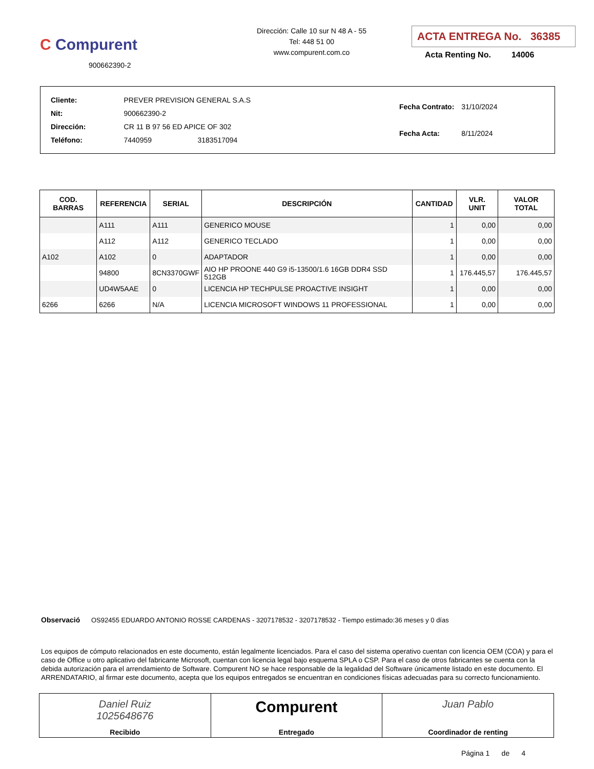C Compurent
900662390-2
Dirección: Calle 10 sur N 48 A - 55
Tel: 448 51 00
www.compurent.com.co
ACTA ENTREGA No. 36385
Acta Renting No. 14006
| Cliente: | PREVER PREVISION GENERAL S.A.S |
| Nit: | 900662390-2 |
| Dirección: | CR 11 B 97 56 ED APICE OF 302 |
| Teléfono: | 7440959 3183517094 |
| Fecha Contrato: | 31/10/2024 |
| Fecha Acta: | 8/11/2024 |
| COD. BARRAS | REFERENCIA | SERIAL | DESCRIPCIÓN | CANTIDAD | VLR. UNIT | VALOR TOTAL |
| --- | --- | --- | --- | --- | --- | --- |
| | A111 | A111 | GENERICO MOUSE | 1 | 0,00 | 0,00 |
| | A112 | A112 | GENERICO TECLADO | 1 | 0,00 | 0,00 |
| A102 | A102 | 0 | ADAPTADOR | 1 | 0,00 | 0,00 |
| | 94800 | 8CN3370GWF | AIO HP PROONE 440 G9 i5-13500/1.6 16GB DDR4 SSD 512GB | 1 | 176.445,57 | 176.445,57 |
| | UD4W5AAE | 0 | LICENCIA HP TECHPULSE PROACTIVE INSIGHT | 1 | 0,00 | 0,00 |
| 6266 | 6266 | N/A | LICENCIA MICROSOFT WINDOWS 11 PROFESSIONAL | 1 | 0,00 | 0,00 |
Observació OS92455 EDUARDO ANTONIO ROSSE CARDENAS - 3207178532 - 3207178532 - Tiempo estimado:36 meses y 0 días
Los equipos de cómputo relacionados en este documento, están legalmente licenciados. Para el caso del sistema operativo cuentan con licencia OEM (COA) y para el caso de Office u otro aplicativo del fabricante Microsoft, cuentan con licencia legal bajo esquema SPLA o CSP. Para el caso de otros fabricantes se cuenta con la debida autorización para el arrendamiento de Software. Compurent NO se hace responsable de la legalidad del Software únicamente listado en este documento. El ARRENDATARIO, al firmar este documento, acepta que los equipos entregados se encuentran en condiciones físicas adecuadas para su correcto funcionamiento.
| Daniel Ruiz 1025648676 Recibido | Compurent Entregado | Juan Pablo Coordinador de renting |
Página 1 de 4